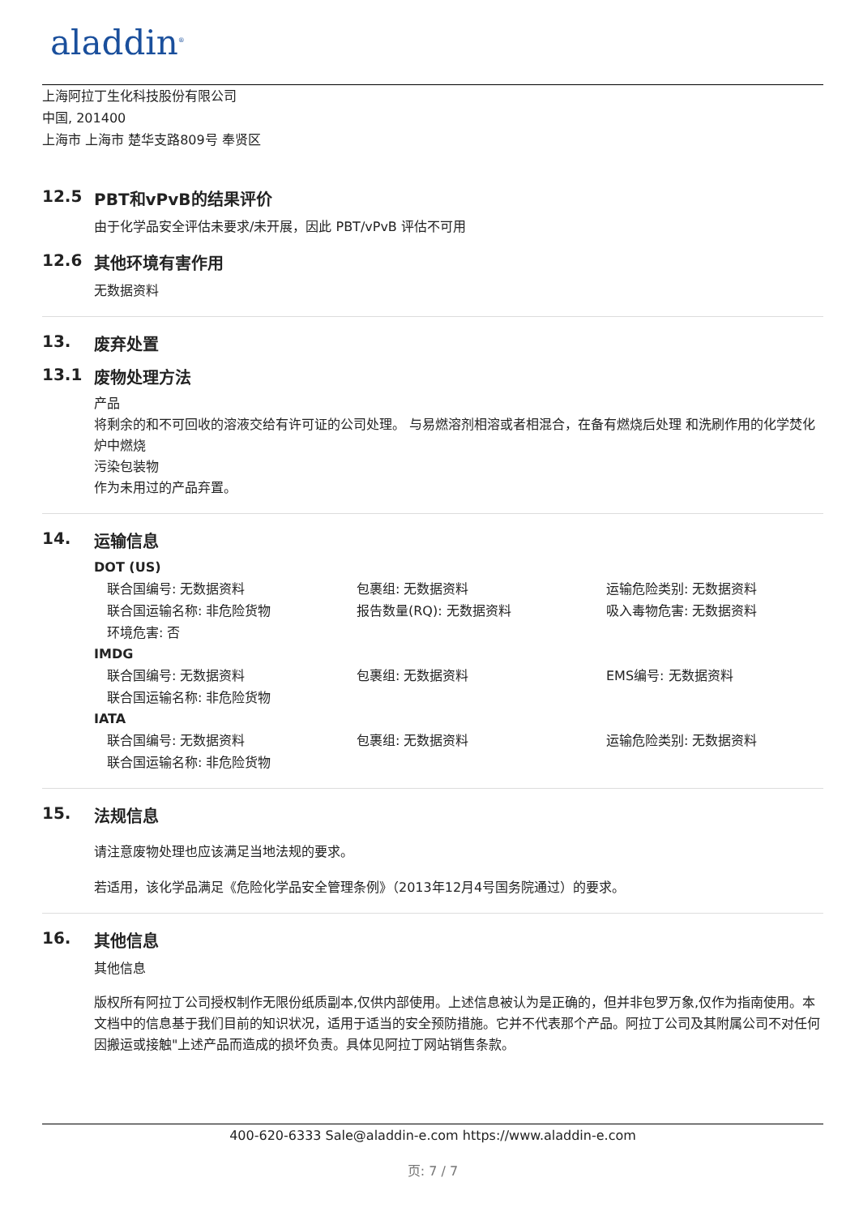aladdin<sup>®</sup>
上海阿拉丁生化科技股份有限公司
中国, 201400
上海市 上海市 楚华支路809号 奉贤区
12.5 PBT和vPvB的结果评价
由于化学品安全评估未要求/未开展，因此 PBT/vPvB 评估不可用
12.6 其他环境有害作用
无数据资料
13. 废弃处置
13.1 废物处理方法
产品
将剩余的和不可回收的溶液交给有许可证的公司处理。 与易燃溶剂相溶或者相混合，在备有燃烧后处理 和洗刷作用的化学焚化炉中燃烧
污染包装物
作为未用过的产品弃置。
14. 运输信息
DOT (US)
联合国编号: 无数据资料
包裹组: 无数据资料
运输危险类别: 无数据资料
联合国运输名称: 非危险货物
报告数量(RQ): 无数据资料
吸入毒物危害: 无数据资料
环境危害: 否
IMDG
联合国编号: 无数据资料
包裹组: 无数据资料
EMS编号: 无数据资料
联合国运输名称: 非危险货物
IATA
联合国编号: 无数据资料
包裹组: 无数据资料
运输危险类别: 无数据资料
联合国运输名称: 非危险货物
15. 法规信息
请注意废物处理也应该满足当地法规的要求。
若适用，该化学品满足《危险化学品安全管理条例》（2013年12月4号国务院通过）的要求。
16. 其他信息
其他信息
版权所有阿拉丁公司授权制作无限份纸质副本,仅供内部使用。上述信息被认为是正确的，但并非包罗万象,仅作为指南使用。本文档中的信息基于我们目前的知识状况，适用于适当的安全预防措施。它并不代表那个产品。阿拉丁公司及其附属公司不对任何因搬运或接触"上述产品而造成的损坏负责。具体见阿拉丁网站销售条款。
400-620-6333 Sale@aladdin-e.com https://www.aladdin-e.com
页: 7 / 7